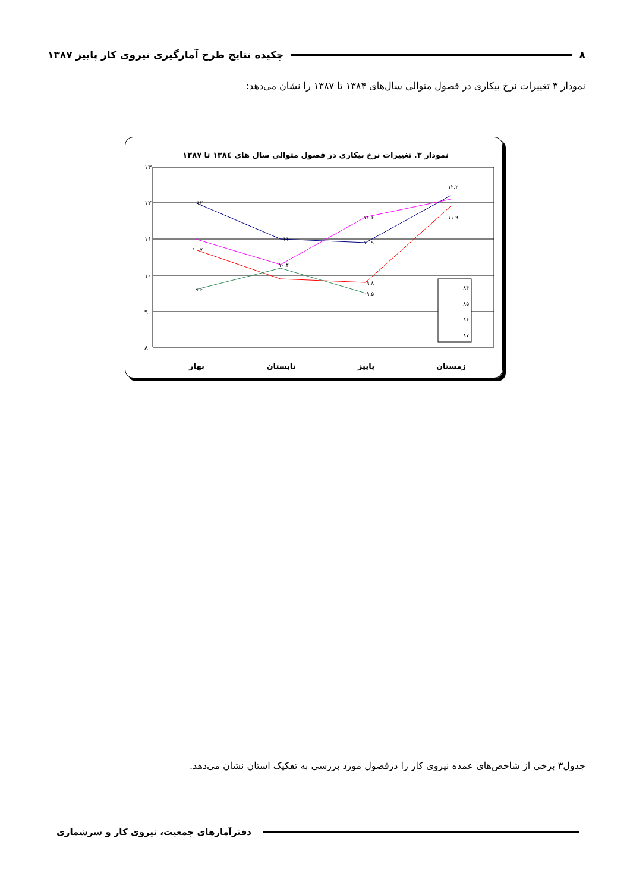۸ چکیده نتایج طرح آمارگیری نیروی کار پاییز ۱۳۸۷
نمودار ۳ تغییرات نرخ بیکاری در فصول متوالی سال‌های ۱۳۸۴ تا ۱۳۸۷ را نشان می‌دهد:
نمودار ۳. تغییرات نرخ بیکاری در فصول متوالی سال های ۱۳۸٤ تا ۱۳۸۷
۱۳
۱۲
۱۱
۱۰
۹
۸
۱۲
۱۱
۱۰.۹
۱۲.۲
۱۱.۶
۱۱.۹
۱۰.۷
۱۰.۴
۹.۸
۹.۶
۹.۵
۸۴
۸۵
۸۶
۸۷
بهار
تابستان
پاییز
زمستان
جدول۳ برخی از شاخص‌های عمده نیروی کار را درفصول مورد بررسی به تفکیک استان نشان می‌دهد.
دفترآمارهای جمعیت، نیروی کار و سرشماری